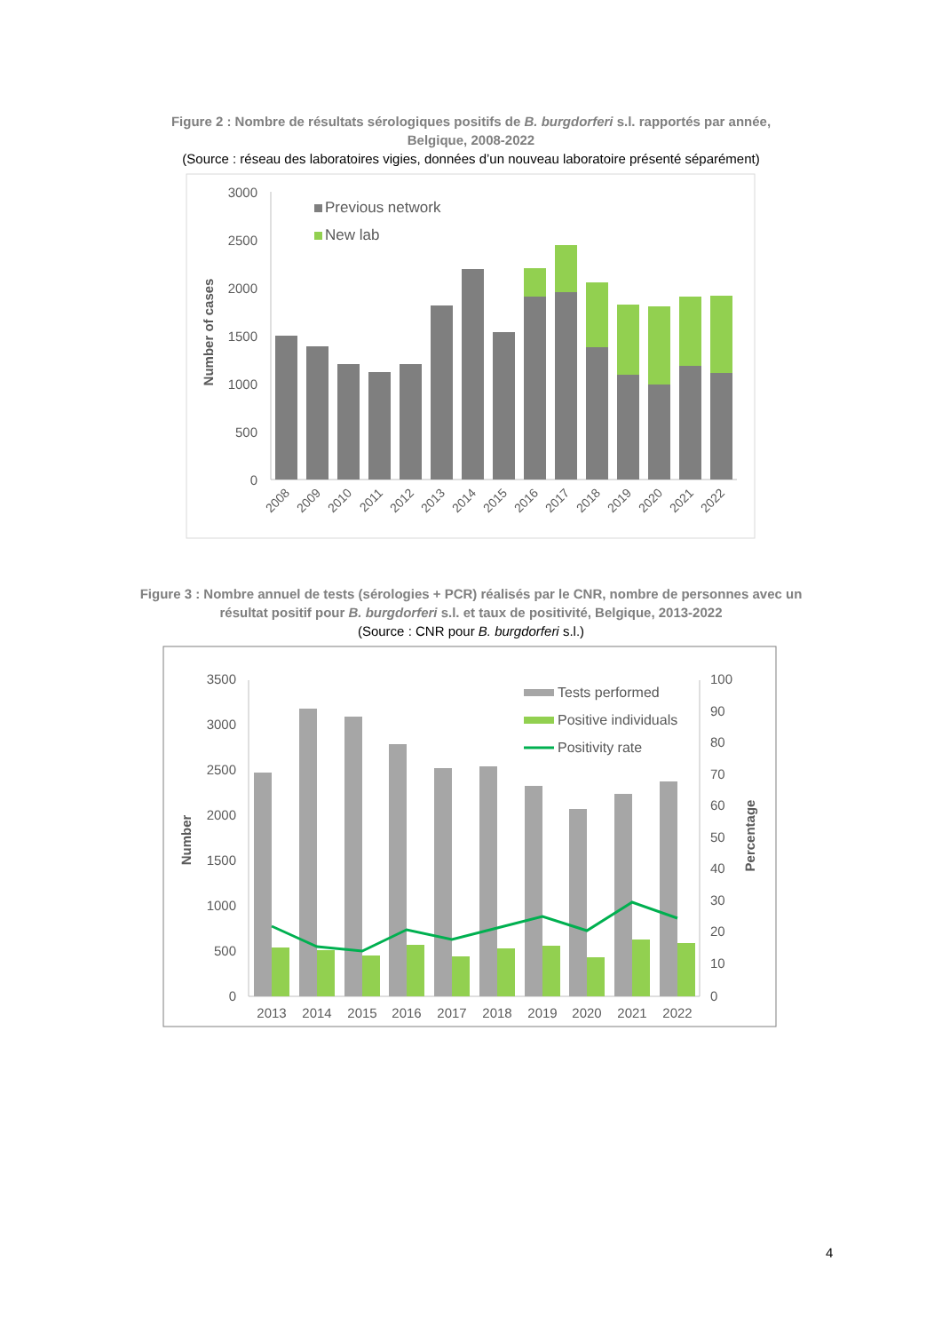Figure 2 : Nombre de résultats sérologiques positifs de B. burgdorferi s.l. rapportés par année,
Belgique, 2008-2022
(Source : réseau des laboratoires vigies, données d’un nouveau laboratoire présenté séparément)
3000
2500
2000
1500
1000
500
0
Number of cases
Previous network
New lab
2008
2009
2010
2011
2012
2013
2014
2015
2016
2017
2018
2019
2020
2021
2022
Figure 3 : Nombre annuel de tests (sérologies + PCR) réalisés par le CNR, nombre de personnes avec un
résultat positif pour B. burgdorferi s.l. et taux de positivité, Belgique, 2013-2022
(Source : CNR pour B. burgdorferi s.l.)
3500
3000
2500
2000
1500
1000
500
0
100
90
80
70
60
50
40
30
20
10
0
Number
Percentage
Tests performed
Positive individuals
Positivity rate
2013
2014
2015
2016
2017
2018
2019
2020
2021
2022
4